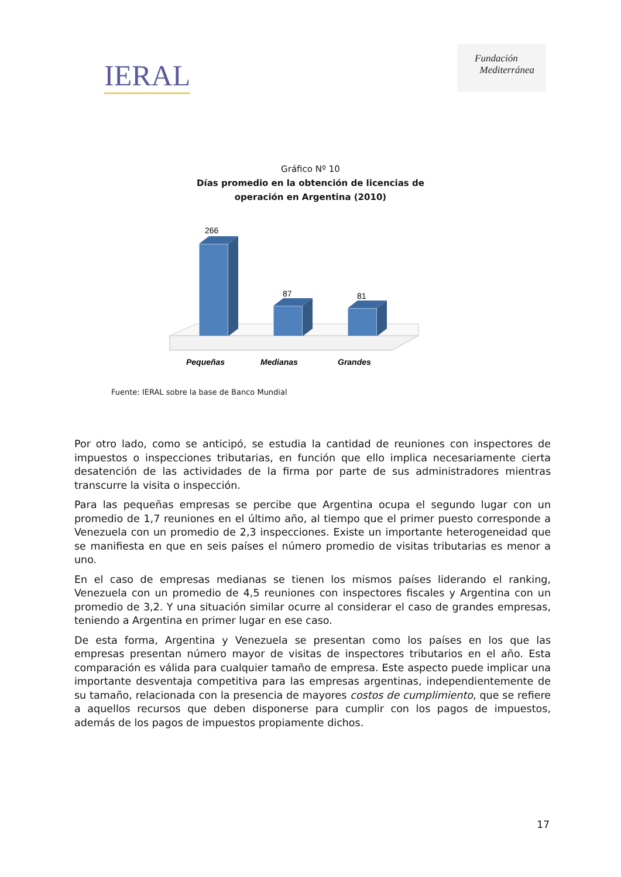IERAL
Fundación
Mediterránea
Gráfico Nº 10
Días promedio en la obtención de licencias de
operación en Argentina (2010)
266
87
81
Pequeñas
Medianas
Grandes
Fuente: IERAL sobre la base de Banco Mundial
Por otro lado, como se anticipó, se estudia la cantidad de reuniones con inspectores de impuestos o inspecciones tributarias, en función que ello implica necesariamente cierta desatención de las actividades de la firma por parte de sus administradores mientras transcurre la visita o inspección.
Para las pequeñas empresas se percibe que Argentina ocupa el segundo lugar con un promedio de 1,7 reuniones en el último año, al tiempo que el primer puesto corresponde a Venezuela con un promedio de 2,3 inspecciones. Existe un importante heterogeneidad que se manifiesta en que en seis países el número promedio de visitas tributarias es menor a uno.
En el caso de empresas medianas se tienen los mismos países liderando el ranking, Venezuela con un promedio de 4,5 reuniones con inspectores fiscales y Argentina con un promedio de 3,2. Y una situación similar ocurre al considerar el caso de grandes empresas, teniendo a Argentina en primer lugar en ese caso.
De esta forma, Argentina y Venezuela se presentan como los países en los que las empresas presentan número mayor de visitas de inspectores tributarios en el año. Esta comparación es válida para cualquier tamaño de empresa. Este aspecto puede implicar una importante desventaja competitiva para las empresas argentinas, independientemente de su tamaño, relacionada con la presencia de mayores costos de cumplimiento, que se refiere a aquellos recursos que deben disponerse para cumplir con los pagos de impuestos, además de los pagos de impuestos propiamente dichos.
17